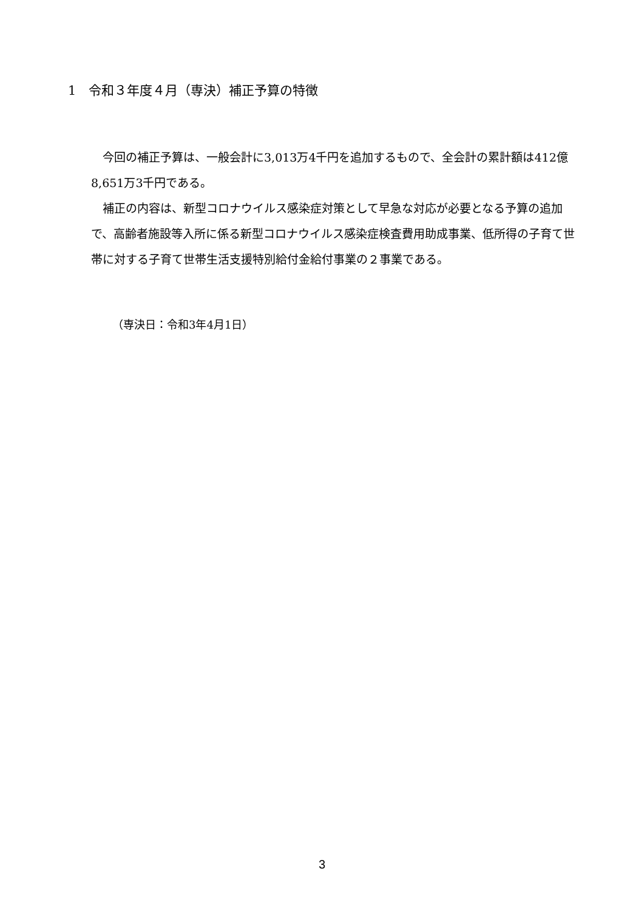1　令和３年度４月（専決）補正予算の特徴
今回の補正予算は、一般会計に3,013万4千円を追加するもので、全会計の累計額は412億8,651万3千円である。
補正の内容は、新型コロナウイルス感染症対策として早急な対応が必要となる予算の追加で、高齢者施設等入所に係る新型コロナウイルス感染症検査費用助成事業、低所得の子育て世帯に対する子育て世帯生活支援特別給付金給付事業の２事業である。
（専決日：令和3年4月1日）
3